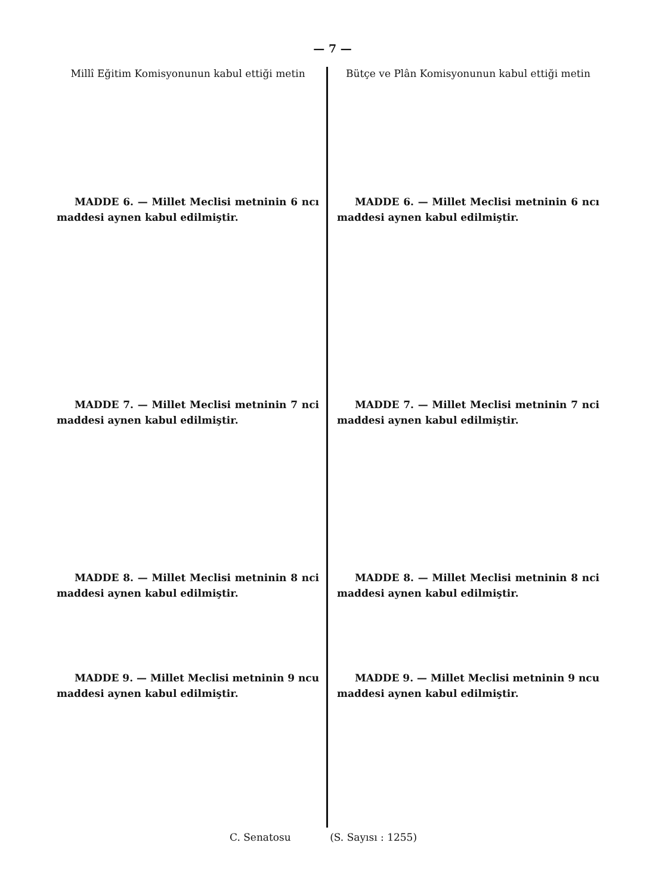— 7 —
Millî Eğitim Komisyonunun kabul ettiği metin
MADDE 6. — Millet Meclisi metninin 6 ncı maddesi aynen kabul edilmiştir.
MADDE 7. — Millet Meclisi metninin 7 nci maddesi aynen kabul edilmiştir.
MADDE 8. — Millet Meclisi metninin 8 nci maddesi aynen kabul edilmiştir.
MADDE 9. — Millet Meclisi metninin 9 ncu maddesi aynen kabul edilmiştir.
Bütçe ve Plân Komisyonunun kabul ettiği metin
MADDE 6. — Millet Meclisi metninin 6 ncı maddesi aynen kabul edilmiştir.
MADDE 7. — Millet Meclisi metninin 7 nci maddesi aynen kabul edilmiştir.
MADDE 8. — Millet Meclisi metninin 8 nci maddesi aynen kabul edilmiştir.
MADDE 9. — Millet Meclisi metninin 9 ncu maddesi aynen kabul edilmiştir.
C. Senatosu (S. Sayısı : 1255)